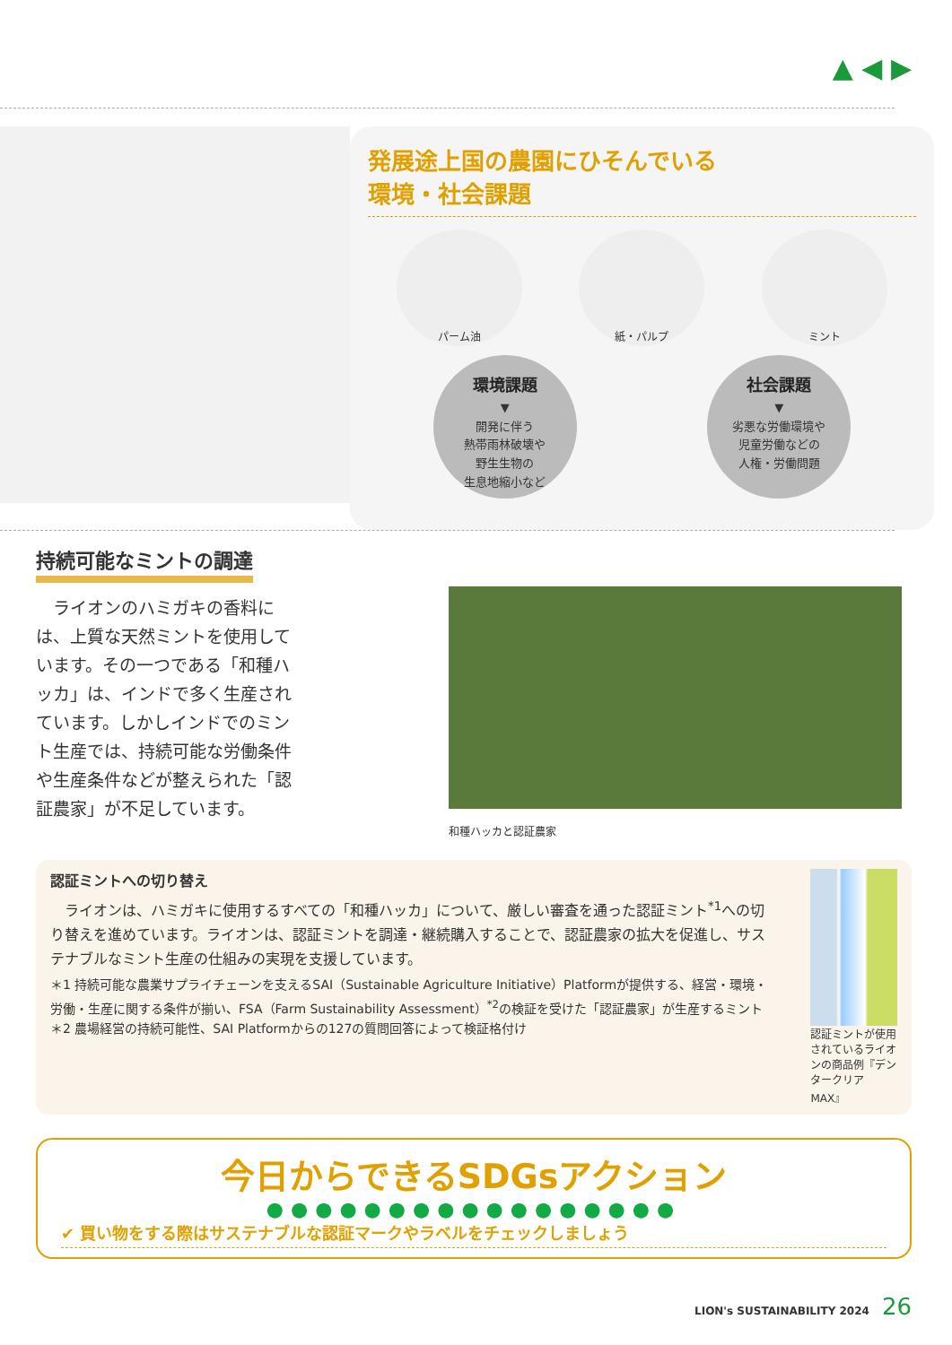▲ ◀ ▶
発展途上国の農園にひそんでいる
環境・社会課題
パーム油 紙・パルプ ミント
環境課題
▼
開発に伴う
熱帯雨林破壊や
野生生物の
生息地縮小など
社会課題
▼
劣悪な労働環境や
児童労働などの
人権・労働問題
持続可能なミントの調達
　ライオンのハミガキの香料には、上質な天然ミントを使用しています。その一つである「和種ハッカ」は、インドで多く生産されています。しかしインドでのミント生産では、持続可能な労働条件や生産条件などが整えられた「認証農家」が不足しています。
和種ハッカと認証農家
認証ミントへの切り替え
　ライオンは、ハミガキに使用するすべての「和種ハッカ」について、厳しい審査を通った認証ミント<sup>*1</sup>への切り替えを進めています。ライオンは、認証ミントを調達・継続購入することで、認証農家の拡大を促進し、サステナブルなミント生産の仕組みの実現を支援しています。
＊1 持続可能な農業サプライチェーンを支えるSAI（Sustainable Agriculture Initiative）Platformが提供する、経営・環境・労働・生産に関する条件が揃い、FSA（Farm Sustainability Assessment）<sup>*2</sup>の検証を受けた「認証農家」が生産するミント
＊2 農場経営の持続可能性、SAI Platformからの127の質問回答によって検証格付け
認証ミントが使用されているライオンの商品例『デンタークリアMAX』
今日からできるSDGsアクション
●●●●●●●●●●●●●●●●●
✔ 買い物をする際はサステナブルな認証マークやラベルをチェックしましょう
LION's SUSTAINABILITY 2024 26